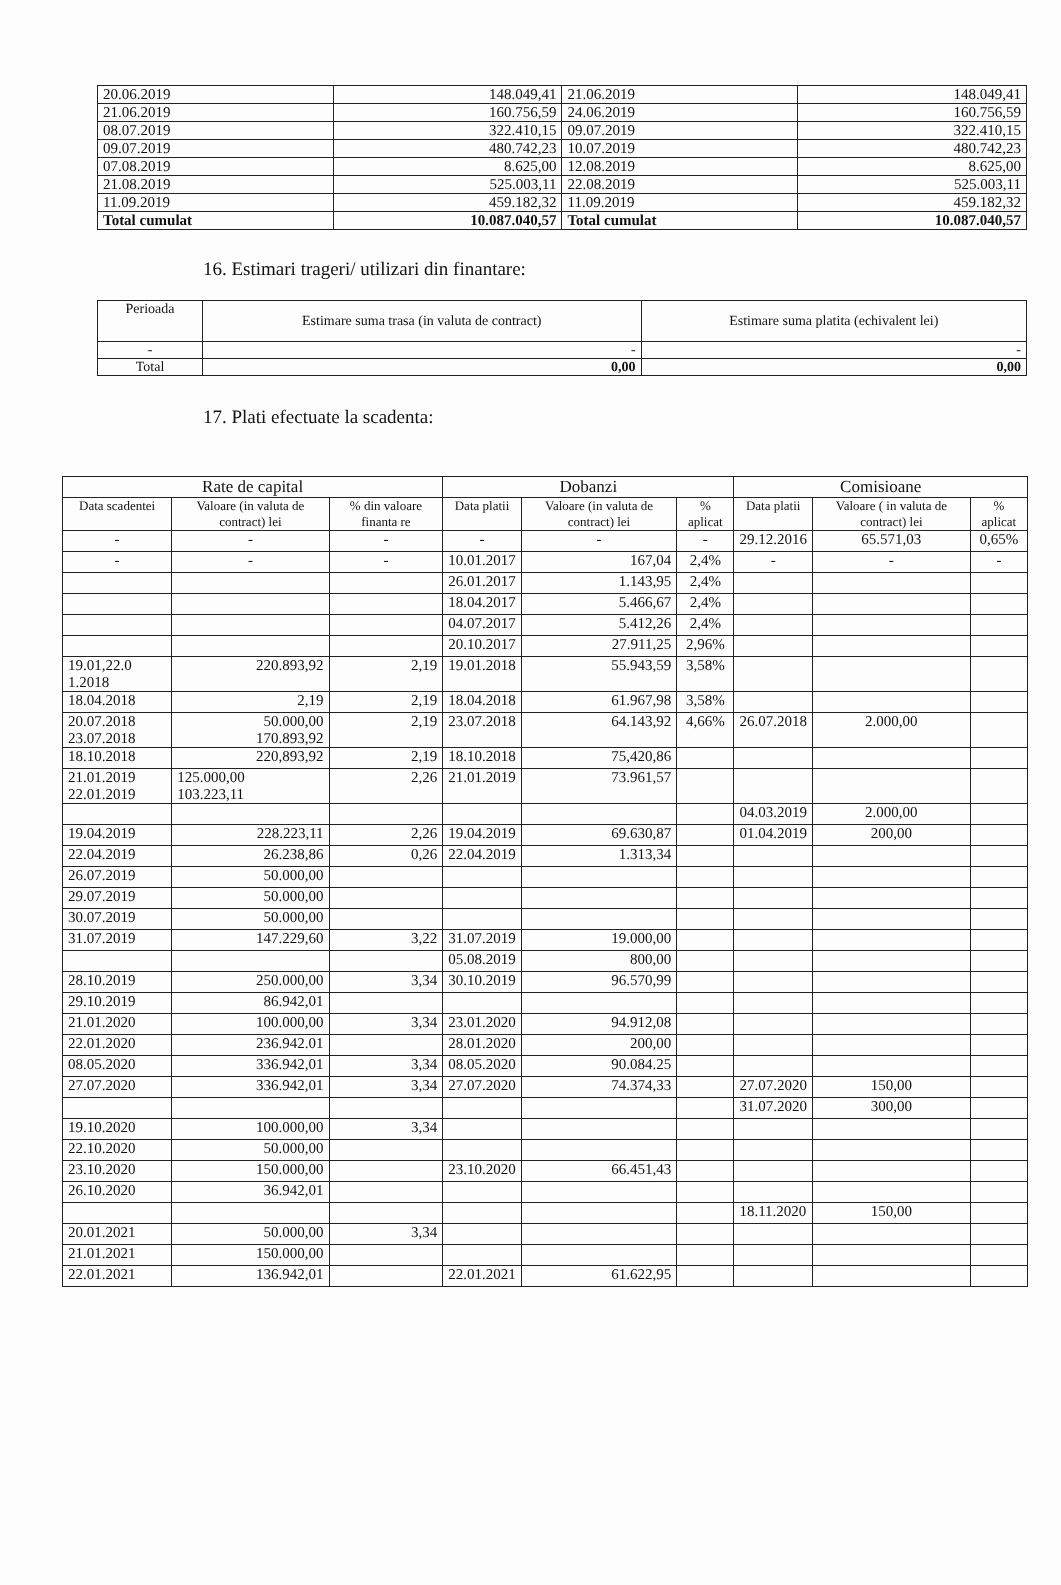| 20.06.2019 | 148.049,41 | 21.06.2019 | 148.049,41 |
| 21.06.2019 | 160.756,59 | 24.06.2019 | 160.756,59 |
| 08.07.2019 | 322.410,15 | 09.07.2019 | 322.410,15 |
| 09.07.2019 | 480.742,23 | 10.07.2019 | 480.742,23 |
| 07.08.2019 | 8.625,00 | 12.08.2019 | 8.625,00 |
| 21.08.2019 | 525.003,11 | 22.08.2019 | 525.003,11 |
| 11.09.2019 | 459.182,32 | 11.09.2019 | 459.182,32 |
| Total cumulat | 10.087.040,57 | Total cumulat | 10.087.040,57 |
16. Estimari trageri/ utilizari din finantare:
| Perioada | Estimare suma trasa (in valuta de contract) | Estimare suma platita (echivalent lei) |
| --- | --- | --- |
| - | - | - |
| Total | 0,00 | 0,00 |
17. Plati efectuate la scadenta:
| Rate de capital | | | Dobanzi | | | Comisioane | | |
| --- | --- | --- | --- | --- | --- | --- | --- | --- |
| Data scadentei | Valoare (in valuta de contract) lei | % din valoare finanta re | Data platii | Valoare (in valuta de contract) lei | % aplicat | Data platii | Valoare ( in valuta de contract) lei | % aplicat |
| - | - | - | - | - | - | 29.12.2016 | 65.571,03 | 0,65% |
| - | - | - | 10.01.2017 | 167,04 | 2,4% | - | - | - |
| | | | 26.01.2017 | 1.143,95 | 2,4% | | | |
| | | | 18.04.2017 | 5.466,67 | 2,4% | | | |
| | | | 04.07.2017 | 5.412,26 | 2,4% | | | |
| | | | 20.10.2017 | 27.911,25 | 2,96% | | | |
| 19.01,22.0 1.2018 | 220.893,92 | 2,19 | 19.01.2018 | 55.943,59 | 3,58% | | | |
| 18.04.2018 | 2,19 | 2,19 | 18.04.2018 | 61.967,98 | 3,58% | | | |
| 20.07.2018 23.07.2018 | 50.000,00 170.893,92 | 2,19 | 23.07.2018 | 64.143,92 | 4,66% | 26.07.2018 | 2.000,00 | |
| 18.10.2018 | 220,893,92 | 2,19 | 18.10.2018 | 75,420,86 | | | | |
| 21.01.2019 22.01.2019 | 125.000,00 103.223,11 | 2,26 | 21.01.2019 | 73.961,57 | | | | |
| | | | | | | 04.03.2019 | 2.000,00 | |
| 19.04.2019 | 228.223,11 | 2,26 | 19.04.2019 | 69.630,87 | | 01.04.2019 | 200,00 | |
| 22.04.2019 | 26.238,86 | 0,26 | 22.04.2019 | 1.313,34 | | | | |
| 26.07.2019 | 50.000,00 | | | | | | | |
| 29.07.2019 | 50.000,00 | | | | | | | |
| 30.07.2019 | 50.000,00 | | | | | | | |
| 31.07.2019 | 147.229,60 | 3,22 | 31.07.2019 | 19.000,00 | | | | |
| | | | 05.08.2019 | 800,00 | | | | |
| 28.10.2019 | 250.000,00 | 3,34 | 30.10.2019 | 96.570,99 | | | | |
| 29.10.2019 | 86.942,01 | | | | | | | |
| 21.01.2020 | 100.000,00 | 3,34 | 23.01.2020 | 94.912,08 | | | | |
| 22.01.2020 | 236.942.01 | | 28.01.2020 | 200,00 | | | | |
| 08.05.2020 | 336.942,01 | 3,34 | 08.05.2020 | 90.084.25 | | | | |
| 27.07.2020 | 336.942,01 | 3,34 | 27.07.2020 | 74.374,33 | | 27.07.2020 | 150,00 | |
| | | | | | | 31.07.2020 | 300,00 | |
| 19.10.2020 | 100.000,00 | 3,34 | | | | | | |
| 22.10.2020 | 50.000,00 | | | | | | | |
| 23.10.2020 | 150.000,00 | | 23.10.2020 | 66.451,43 | | | | |
| 26.10.2020 | 36.942,01 | | | | | | | |
| | | | | | | 18.11.2020 | 150,00 | |
| 20.01.2021 | 50.000,00 | 3,34 | | | | | | |
| 21.01.2021 | 150.000,00 | | | | | | | |
| 22.01.2021 | 136.942,01 | | 22.01.2021 | 61.622,95 | | | | |